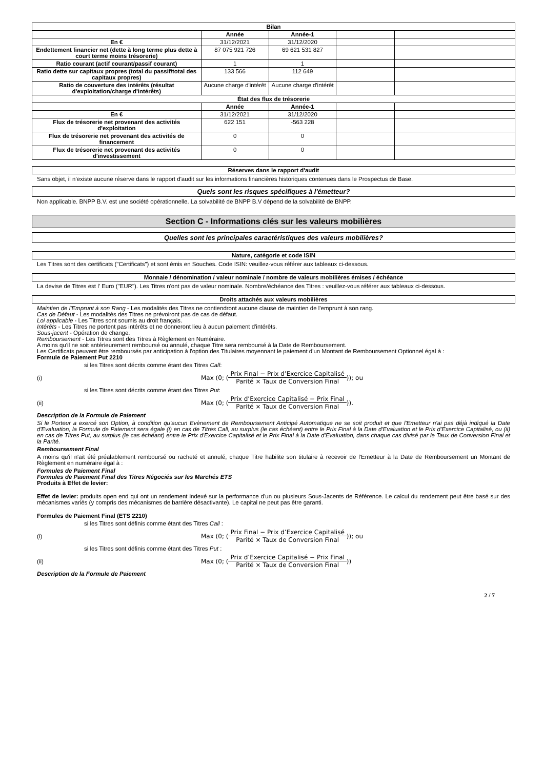| Bilan | | | | |
| --- | --- | --- | --- | --- |
| | Année | Année-1 | | |
| En € | 31/12/2021 | 31/12/2020 | | |
| Endettement financier net (dette à long terme plus dette à court terme moins trésorerie) | 87 075 921 726 | 69 621 531 827 | | |
| Ratio courant (actif courant/passif courant) | 1 | 1 | | |
| Ratio dette sur capitaux propres (total du passif/total des capitaux propres) | 133 566 | 112 649 | | |
| Ratio de couverture des intérêts (résultat d'exploitation/charge d'intérêts) | Aucune charge d'intérêt | Aucune charge d'intérêt | | |
| État des flux de trésorerie | | | | |
| | Année | Année-1 | | |
| En € | 31/12/2021 | 31/12/2020 | | |
| Flux de trésorerie net provenant des activités d'exploitation | 622 151 | -563 228 | | |
| Flux de trésorerie net provenant des activités de financement | 0 | 0 | | |
| Flux de trésorerie net provenant des activités d'investissement | 0 | 0 | | |
Réserves dans le rapport d'audit
Sans objet, il n'existe aucune réserve dans le rapport d'audit sur les informations financières historiques contenues dans le Prospectus de Base.
Quels sont les risques spécifiques à l'émetteur?
Non applicable. BNPP B.V. est une société opérationnelle. La solvabilité de BNPP B.V dépend de la solvabilité de BNPP.
Section C - Informations clés sur les valeurs mobilières
Quelles sont les principales caractéristiques des valeurs mobilières?
Nature, catégorie et code ISIN
Les Titres sont des certificats ("Certificats") et sont émis en Souches. Code ISIN: veuillez-vous référer aux tableaux ci-dessous.
Monnaie / dénomination / valeur nominale / nombre de valeurs mobilières émises / échéance
La devise de Titres est l' Euro ("EUR"). Les Titres n'ont pas de valeur nominale. Nombre/échéance des Titres : veuillez-vous référer aux tableaux ci-dessous.
Droits attachés aux valeurs mobilières
Maintien de l'Emprunt à son Rang - Les modalités des Titres ne contiendront aucune clause de maintien de l'emprunt à son rang.
Cas de Défaut - Les modalités des Titres ne prévoiront pas de cas de défaut.
Loi applicable - Les Titres sont soumis au droit français.
Intérêts - Les Titres ne portent pas intérêts et ne donneront lieu à aucun paiement d'intérêts.
Sous-jacent - Opération de change.
Remboursement - Les Titres sont des Titres à Règlement en Numéraire.
A moins qu'il ne soit antérieurement remboursé ou annulé, chaque Titre sera remboursé à la Date de Remboursement.
Les Certificats peuvent être remboursés par anticipation à l'option des Titulaires moyennant le paiement d'un Montant de Remboursement Optionnel égal à :
Formule de Paiement Put 2210
si les Titres sont décrits comme étant des Titres Call:
(i) Max (0; (Prix Final − Prix d’Exercice Capitalisé Parité × Taux de Conversion Final)); ou
si les Titres sont décrits comme étant des Titres Put:
(ii) Max (0; (Prix d’Exercice Capitalisé − Prix Final Parité × Taux de Conversion Final)).
Description de la Formule de Paiement
Si le Porteur a exercé son Option, à condition qu'aucun Evènement de Remboursement Anticipé Automatique ne se soit produit et que l'Emetteur n'ai pas déjà indiqué la Date d'Evaluation, la Formule de Paiement sera égale (i) en cas de Titres Call, au surplus (le cas échéant) entre le Prix Final à la Date d'Evaluation et le Prix d'Exercice Capitalisé, ou (ii) en cas de Titres Put, au surplus (le cas échéant) entre le Prix d'Exercice Capitalisé et le Prix Final à la Date d'Evaluation, dans chaque cas divisé par le Taux de Conversion Final et la Parité.
Remboursement Final
A moins qu'il n'ait été préalablement remboursé ou racheté et annulé, chaque Titre habilite son titulaire à recevoir de l'Emetteur à la Date de Remboursement un Montant de Règlement en numéraire égal à :
Formules de Paiement Final
Formules de Paiement Final des Titres Négociés sur les Marchés ETS
Produits à Effet de levier:
Effet de levier: produits open end qui ont un rendement indexé sur la performance d'un ou plusieurs Sous-Jacents de Référence. Le calcul du rendement peut être basé sur des mécanismes variés (y compris des mécanismes de barrière désactivante). Le capital ne peut pas être garanti.
Formules de Paiement Final (ETS 2210)
si les Titres sont définis comme étant des Titres Call :
(i) Max (0; (Prix Final − Prix d’Exercice Capitalisé Parité × Taux de Conversion Final)); ou
si les Titres sont définis comme étant des Titres Put :
(ii) Max (0; (Prix d’Exercice Capitalisé − Prix Final Parité × Taux de Conversion Final))
Description de la Formule de Paiement
2 / 7